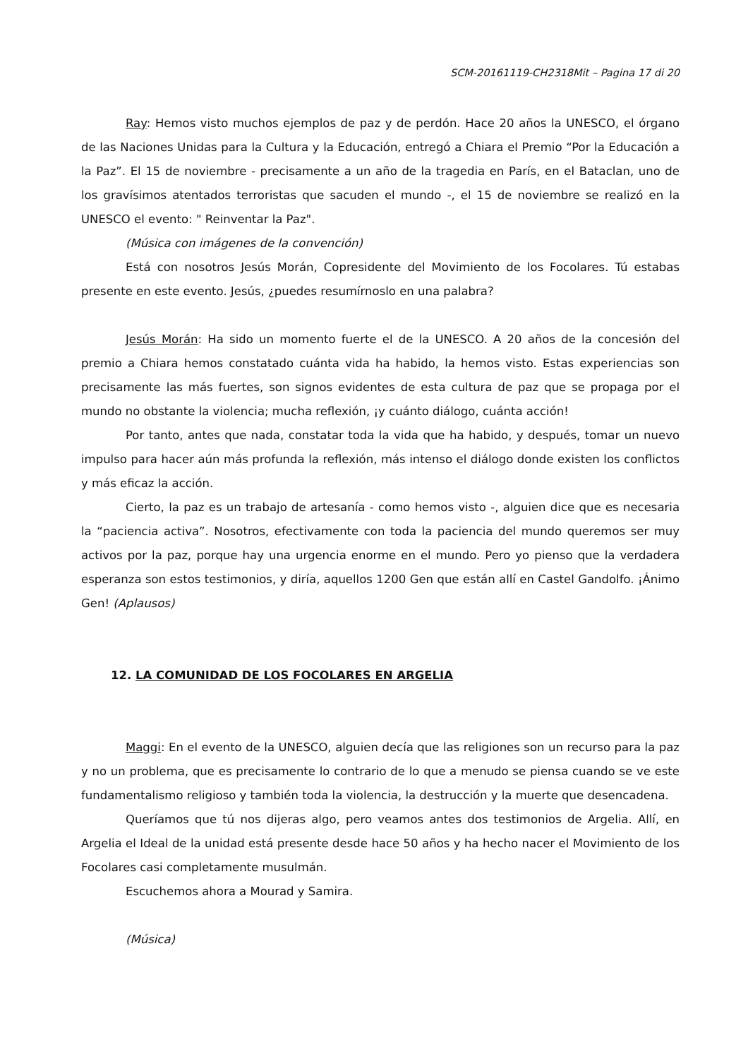SCM-20161119-CH2318Mit – Pagina 17 di 20
Ray: Hemos visto muchos ejemplos de paz y de perdón. Hace 20 años la UNESCO, el órgano de las Naciones Unidas para la Cultura y la Educación, entregó a Chiara el Premio “Por la Educación a la Paz”. El 15 de noviembre - precisamente a un año de la tragedia en París, en el Bataclan, uno de los gravísimos atentados terroristas que sacuden el mundo -, el 15 de noviembre se realizó en la UNESCO el evento: " Reinventar la Paz".
(Música con imágenes de la convención)
Está con nosotros Jesús Morán, Copresidente del Movimiento de los Focolares. Tú estabas presente en este evento. Jesús, ¿puedes resumírnoslo en una palabra?
Jesús Morán: Ha sido un momento fuerte el de la UNESCO. A 20 años de la concesión del premio a Chiara hemos constatado cuánta vida ha habido, la hemos visto. Estas experiencias son precisamente las más fuertes, son signos evidentes de esta cultura de paz que se propaga por el mundo no obstante la violencia; mucha reflexión, ¡y cuánto diálogo, cuánta acción!
Por tanto, antes que nada, constatar toda la vida que ha habido, y después, tomar un nuevo impulso para hacer aún más profunda la reflexión, más intenso el diálogo donde existen los conflictos y más eficaz la acción.
Cierto, la paz es un trabajo de artesanía - como hemos visto -, alguien dice que es necesaria la “paciencia activa”. Nosotros, efectivamente con toda la paciencia del mundo queremos ser muy activos por la paz, porque hay una urgencia enorme en el mundo. Pero yo pienso que la verdadera esperanza son estos testimonios, y diría, aquellos 1200 Gen que están allí en Castel Gandolfo. ¡Ánimo Gen! (Aplausos)
12. LA COMUNIDAD DE LOS FOCOLARES EN ARGELIA
Maggi: En el evento de la UNESCO, alguien decía que las religiones son un recurso para la paz y no un problema, que es precisamente lo contrario de lo que a menudo se piensa cuando se ve este fundamentalismo religioso y también toda la violencia, la destrucción y la muerte que desencadena.
Queríamos que tú nos dijeras algo, pero veamos antes dos testimonios de Argelia. Allí, en Argelia el Ideal de la unidad está presente desde hace 50 años y ha hecho nacer el Movimiento de los Focolares casi completamente musulmán.
Escuchemos ahora a Mourad y Samira.
(Música)